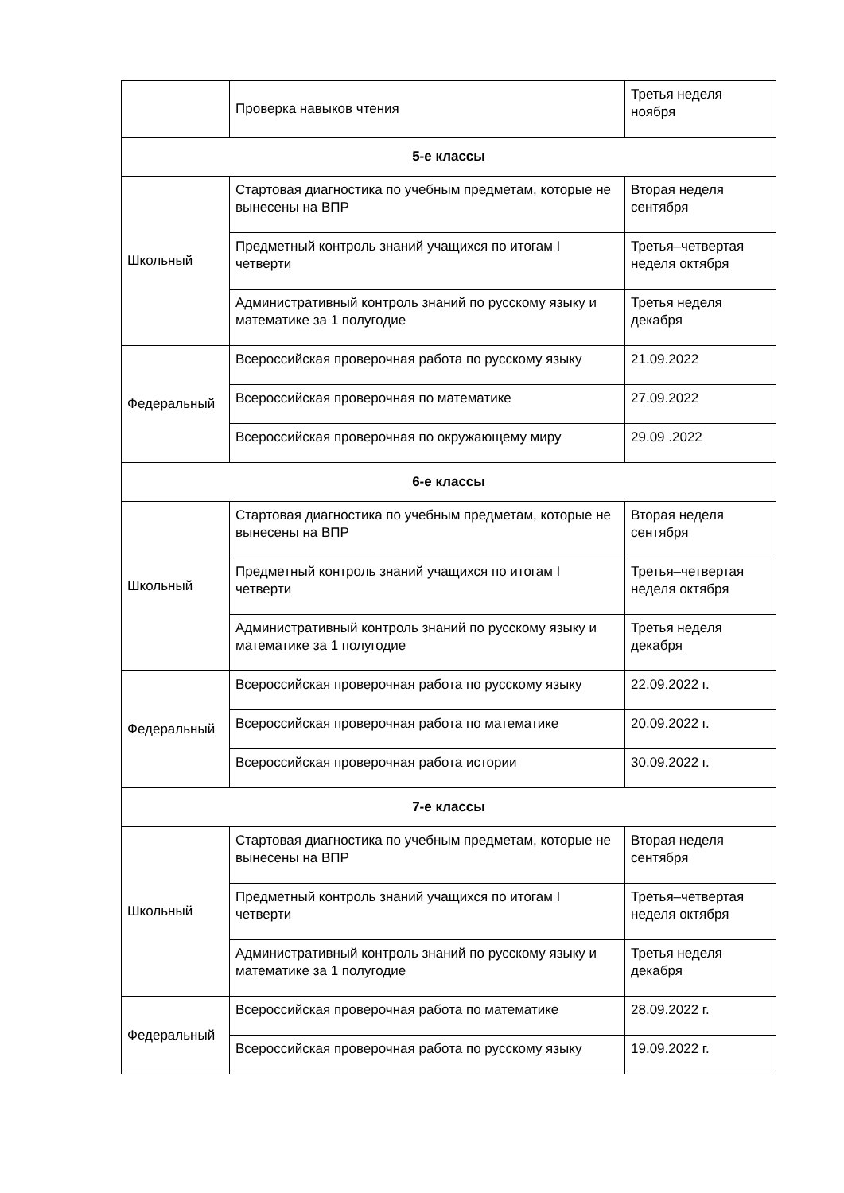| | Проверка навыков чтения | Третья неделя ноября |
| 5-е классы | | |
| Школьный | Стартовая диагностика по учебным предметам, которые не вынесены на ВПР | Вторая неделя сентября |
| | Предметный контроль знаний учащихся по итогам I четверти | Третья–четвертая неделя октября |
| | Административный контроль знаний по русскому языку и математике за 1 полугодие | Третья неделя декабря |
| Федеральный | Всероссийская проверочная работа по русскому языку | 21.09.2022 |
| | Всероссийская проверочная по математике | 27.09.2022 |
| | Всероссийская проверочная по окружающему миру | 29.09 .2022 |
| 6-е классы | | |
| Школьный | Стартовая диагностика по учебным предметам, которые не вынесены на ВПР | Вторая неделя сентября |
| | Предметный контроль знаний учащихся по итогам I четверти | Третья–четвертая неделя октября |
| | Административный контроль знаний по русскому языку и математике за 1 полугодие | Третья неделя декабря |
| Федеральный | Всероссийская проверочная работа по русскому языку | 22.09.2022 г. |
| | Всероссийская проверочная работа по математике | 20.09.2022 г. |
| | Всероссийская проверочная работа истории | 30.09.2022 г. |
| 7-е классы | | |
| Школьный | Стартовая диагностика по учебным предметам, которые не вынесены на ВПР | Вторая неделя сентября |
| | Предметный контроль знаний учащихся по итогам I четверти | Третья–четвертая неделя октября |
| | Административный контроль знаний по русскому языку и математике за 1 полугодие | Третья неделя декабря |
| Федеральный | Всероссийская проверочная работа по математике | 28.09.2022 г. |
| | Всероссийская проверочная работа по русскому языку | 19.09.2022 г. |